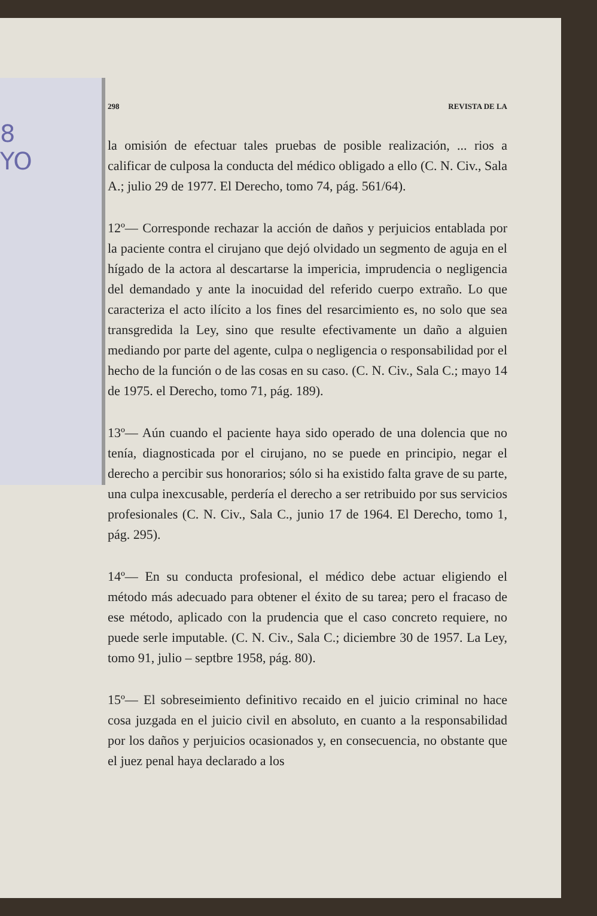8
YO
298 REVISTA DE LA
la omisión de efectuar tales pruebas de posible realización, ... rios a calificar de culposa la conducta del médico obligado a ello (C. N. Civ., Sala A.; julio 29 de 1977. El Derecho, tomo 74, pág. 561/64).
12º— Corresponde rechazar la acción de daños y perjuicios entablada por la paciente contra el cirujano que dejó olvidado un segmento de aguja en el hígado de la actora al descartarse la impericia, imprudencia o negligencia del demandado y ante la inocuidad del referido cuerpo extraño. Lo que caracteriza el acto ilícito a los fines del resarcimiento es, no solo que sea transgredida la Ley, sino que resulte efectivamente un daño a alguien mediando por parte del agente, culpa o negligencia o responsabilidad por el hecho de la función o de las cosas en su caso. (C. N. Civ., Sala C.; mayo 14 de 1975. el Derecho, tomo 71, pág. 189).
13º— Aún cuando el paciente haya sido operado de una dolencia que no tenía, diagnosticada por el cirujano, no se puede en principio, negar el derecho a percibir sus honorarios; sólo si ha existido falta grave de su parte, una culpa inexcusable, perdería el derecho a ser retribuido por sus servicios profesionales (C. N. Civ., Sala C., junio 17 de 1964. El Derecho, tomo 1, pág. 295).
14º— En su conducta profesional, el médico debe actuar eligiendo el método más adecuado para obtener el éxito de su tarea; pero el fracaso de ese método, aplicado con la prudencia que el caso concreto requiere, no puede serle imputable. (C. N. Civ., Sala C.; diciembre 30 de 1957. La Ley, tomo 91, julio – septbre 1958, pág. 80).
15º— El sobreseimiento definitivo recaido en el juicio criminal no hace cosa juzgada en el juicio civil en absoluto, en cuanto a la responsabilidad por los daños y perjuicios ocasionados y, en consecuencia, no obstante que el juez penal haya declarado a los